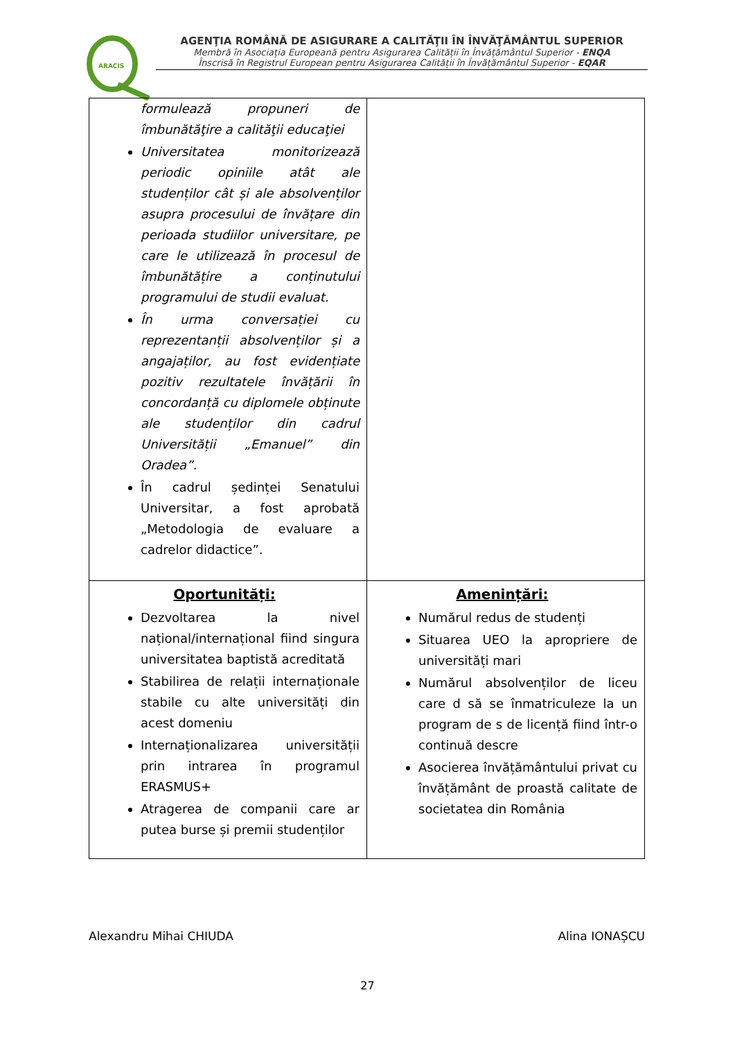ARACIS
AGENŢIA ROMÂNĂ DE ASIGURARE A CALITĂŢII ÎN ÎNVĂŢĂMÂNTUL SUPERIOR
Membră în Asociația Europeană pentru Asigurarea Calității în Învățământul Superior - ENQA
Înscrisă în Registrul European pentru Asigurarea Calității în Învățământul Superior - EQAR
| formulează propuneri de îmbunătăţire a calităţii educaţiei Universitatea monitorizează periodic opiniile atât ale studenților cât și ale absolvenților asupra procesului de învățare din perioada studiilor universitare, pe care le utilizează în procesul de îmbunătățire a conținutului programului de studii evaluat. În urma conversației cu reprezentanții absolvenților și a angajaților, au fost evidențiate pozitiv rezultatele învățării în concordanță cu diplomele obținute ale studenților din cadrul Universității „Emanuel” din Oradea”. În cadrul ședinței Senatului Universitar, a fost aprobată „Metodologia de evaluare a cadrelor didactice”. | |
| Oportunități: Dezvoltarea la nivel național/internațional fiind singura universitatea baptistă acreditată Stabilirea de relații internaționale stabile cu alte universități din acest domeniu Internaționalizarea universității prin intrarea în programul ERASMUS+ Atragerea de companii care ar putea burse și premii studenților | Amenințări: Numărul redus de studenți Situarea UEO la apropriere de universități mari Numărul absolvenților de liceu care d să se înmatriculeze la un program de s de licență fiind într-o continuă descre Asocierea învățământului privat cu învățământ de proastă calitate de societatea din România |
Alexandru Mihai CHIUDA Alina IONAȘCU
27